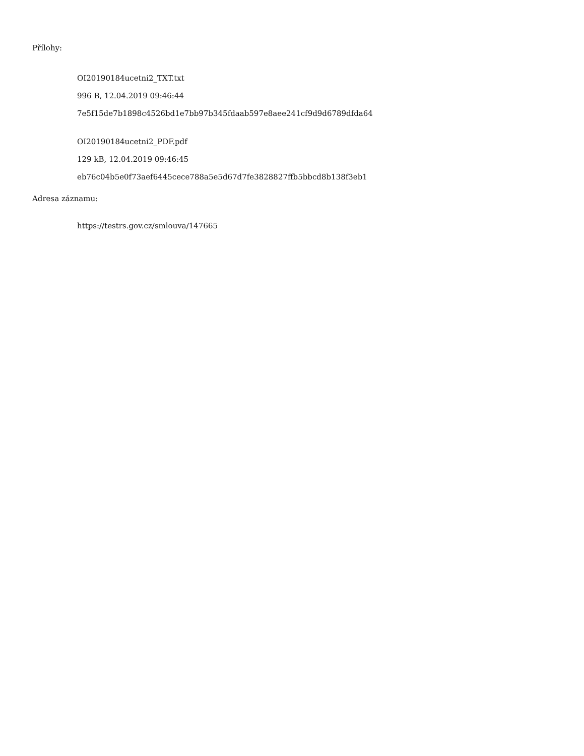Přílohy:
OI20190184ucetni2_TXT.txt
996 B, 12.04.2019 09:46:44
7e5f15de7b1898c4526bd1e7bb97b345fdaab597e8aee241cf9d9d6789dfda64
OI20190184ucetni2_PDF.pdf
129 kB, 12.04.2019 09:46:45
eb76c04b5e0f73aef6445cece788a5e5d67d7fe3828827ffb5bbcd8b138f3eb1
Adresa záznamu:
https://testrs.gov.cz/smlouva/147665